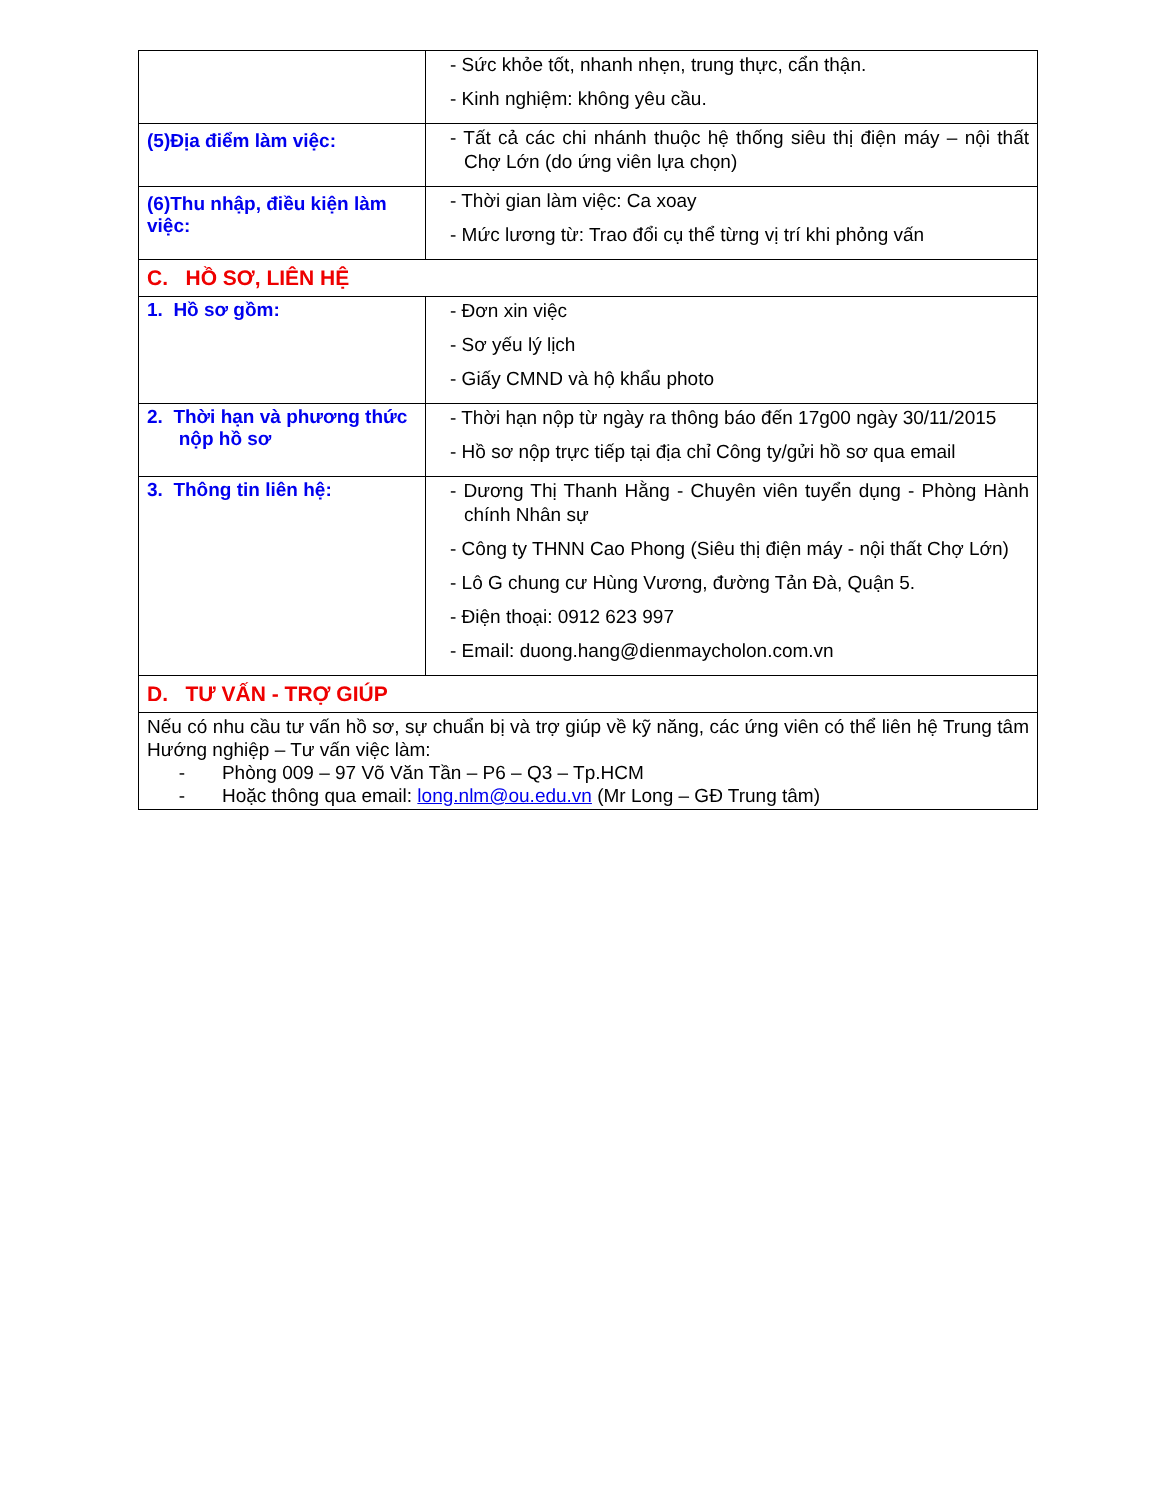| | - Sức khỏe tốt, nhanh nhẹn, trung thực, cẩn thận. - Kinh nghiệm: không yêu cầu. |
| (5)Địa điểm làm việc: | - Tất cả các chi nhánh thuộc hệ thống siêu thị điện máy – nội thất Chợ Lớn (do ứng viên lựa chọn) |
| (6)Thu nhập, điều kiện làm việc: | - Thời gian làm việc: Ca xoay - Mức lương từ: Trao đổi cụ thể từng vị trí khi phỏng vấn |
| C. HỒ SƠ, LIÊN HỆ | |
| 1. Hồ sơ gồm: | - Đơn xin việc - Sơ yếu lý lịch - Giấy CMND và hộ khẩu photo |
| 2. Thời hạn và phương thức nộp hồ sơ | - Thời hạn nộp từ ngày ra thông báo đến 17g00 ngày 30/11/2015 - Hồ sơ nộp trực tiếp tại địa chỉ Công ty/gửi hồ sơ qua email |
| 3. Thông tin liên hệ: | - Dương Thị Thanh Hằng - Chuyên viên tuyển dụng - Phòng Hành chính Nhân sự - Công ty THNN Cao Phong (Siêu thị điện máy - nội thất Chợ Lớn) - Lô G chung cư Hùng Vương, đường Tản Đà, Quận 5. - Điện thoại: 0912 623 997 - Email: duong.hang@dienmaycholon.com.vn |
| D. TƯ VẤN - TRỢ GIÚP | |
| Nếu có nhu cầu tư vấn hồ sơ, sự chuẩn bị và trợ giúp về kỹ năng, các ứng viên có thể liên hệ Trung tâm Hướng nghiệp – Tư vấn việc làm: - Phòng 009 – 97 Võ Văn Tần – P6 – Q3 – Tp.HCM - Hoặc thông qua email: long.nlm@ou.edu.vn (Mr Long – GĐ Trung tâm) | |